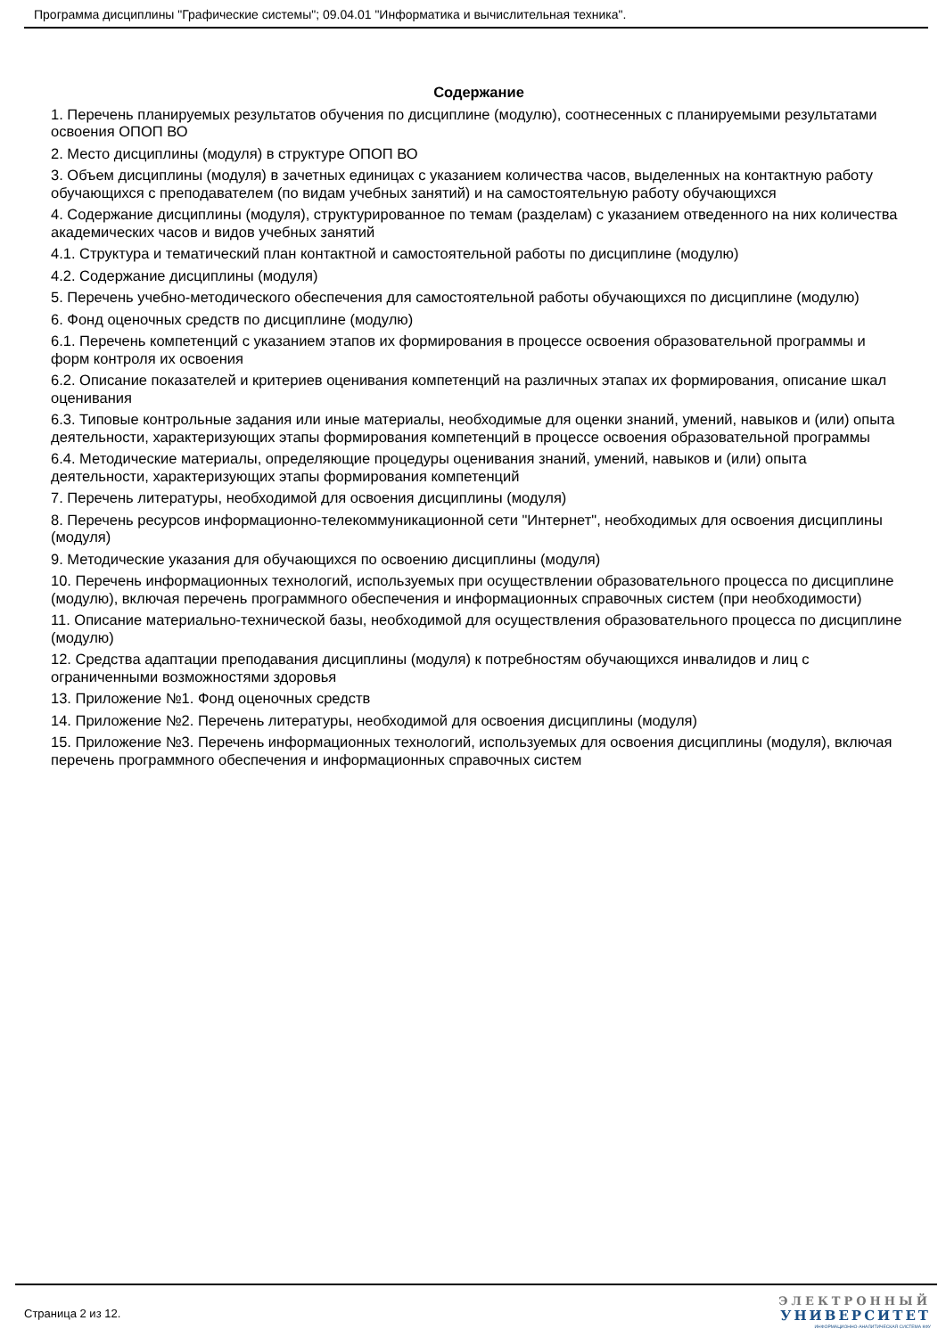Программа дисциплины "Графические системы"; 09.04.01 "Информатика и вычислительная техника".
Содержание
1. Перечень планируемых результатов обучения по дисциплине (модулю), соотнесенных с планируемыми результатами освоения ОПОП ВО
2. Место дисциплины (модуля) в структуре ОПОП ВО
3. Объем дисциплины (модуля) в зачетных единицах с указанием количества часов, выделенных на контактную работу обучающихся с преподавателем (по видам учебных занятий) и на самостоятельную работу обучающихся
4. Содержание дисциплины (модуля), структурированное по темам (разделам) с указанием отведенного на них количества академических часов и видов учебных занятий
4.1. Структура и тематический план контактной и самостоятельной работы по дисциплине (модулю)
4.2. Содержание дисциплины (модуля)
5. Перечень учебно-методического обеспечения для самостоятельной работы обучающихся по дисциплине (модулю)
6. Фонд оценочных средств по дисциплине (модулю)
6.1. Перечень компетенций с указанием этапов их формирования в процессе освоения образовательной программы и форм контроля их освоения
6.2. Описание показателей и критериев оценивания компетенций на различных этапах их формирования, описание шкал оценивания
6.3. Типовые контрольные задания или иные материалы, необходимые для оценки знаний, умений, навыков и (или) опыта деятельности, характеризующих этапы формирования компетенций в процессе освоения образовательной программы
6.4. Методические материалы, определяющие процедуры оценивания знаний, умений, навыков и (или) опыта деятельности, характеризующих этапы формирования компетенций
7. Перечень литературы, необходимой для освоения дисциплины (модуля)
8. Перечень ресурсов информационно-телекоммуникационной сети "Интернет", необходимых для освоения дисциплины (модуля)
9. Методические указания для обучающихся по освоению дисциплины (модуля)
10. Перечень информационных технологий, используемых при осуществлении образовательного процесса по дисциплине (модулю), включая перечень программного обеспечения и информационных справочных систем (при необходимости)
11. Описание материально-технической базы, необходимой для осуществления образовательного процесса по дисциплине (модулю)
12. Средства адаптации преподавания дисциплины (модуля) к потребностям обучающихся инвалидов и лиц с ограниченными возможностями здоровья
13. Приложение №1. Фонд оценочных средств
14. Приложение №2. Перечень литературы, необходимой для освоения дисциплины (модуля)
15. Приложение №3. Перечень информационных технологий, используемых для освоения дисциплины (модуля), включая перечень программного обеспечения и информационных справочных систем
Страница 2 из 12.
ЭЛЕКТРОННЫЙ
УНИВЕРСИТЕТ
ИНФОРМАЦИОННО-АНАЛИТИЧЕСКАЯ СИСТЕМА КФУ